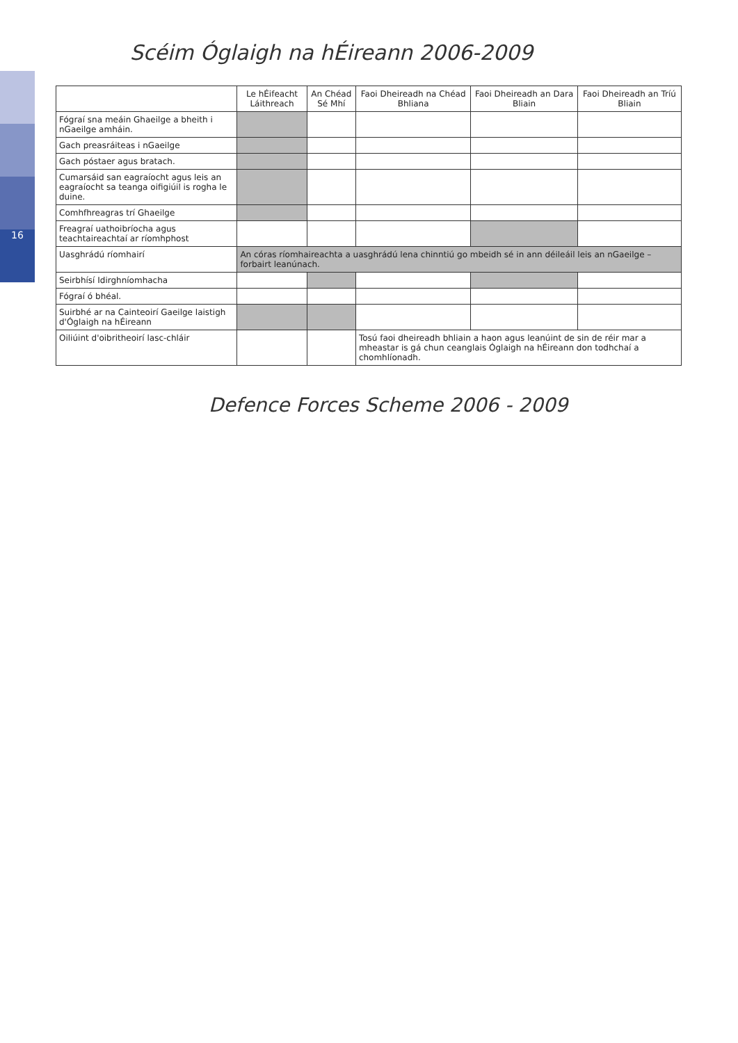16
Scéim Óglaigh na hÉireann 2006-2009
| | Le hÉifeacht Láithreach | An Chéad Sé Mhí | Faoi Dheireadh na Chéad Bhliana | Faoi Dheireadh an Dara Bliain | Faoi Dheireadh an Tríú Bliain |
| --- | --- | --- | --- | --- | --- |
| Fógraí sna meáin Ghaeilge a bheith i nGaeilge amháin. | | | | | |
| Gach preasráiteas i nGaeilge | | | | | |
| Gach póstaer agus bratach. | | | | | |
| Cumarsáid san eagraíocht agus leis an eagraíocht sa teanga oifigiúil is rogha le duine. | | | | | |
| Comhfhreagras trí Ghaeilge | | | | | |
| Freagraí uathoibríocha agus teachtaireachtaí ar ríomhphost | | | | | |
| Uasghrádú ríomhairí | An córas ríomhaireachta a uasghrádú lena chinntiú go mbeidh sé in ann déileáil leis an nGaeilge – forbairt leanúnach. | | | | |
| Seirbhísí Idirghníomhacha | | | | | |
| Fógraí ó bhéal. | | | | | |
| Suirbhé ar na Cainteoirí Gaeilge laistigh d'Óglaigh na hÉireann | | | | | |
| Oiliúint d'oibritheoirí lasc-chláir | | | Tosú faoi dheireadh bhliain a haon agus leanúint de sin de réir mar a mheastar is gá chun ceanglais Óglaigh na hÉireann don todhchaí a chomhlíonadh. | | |
Defence Forces Scheme 2006 - 2009